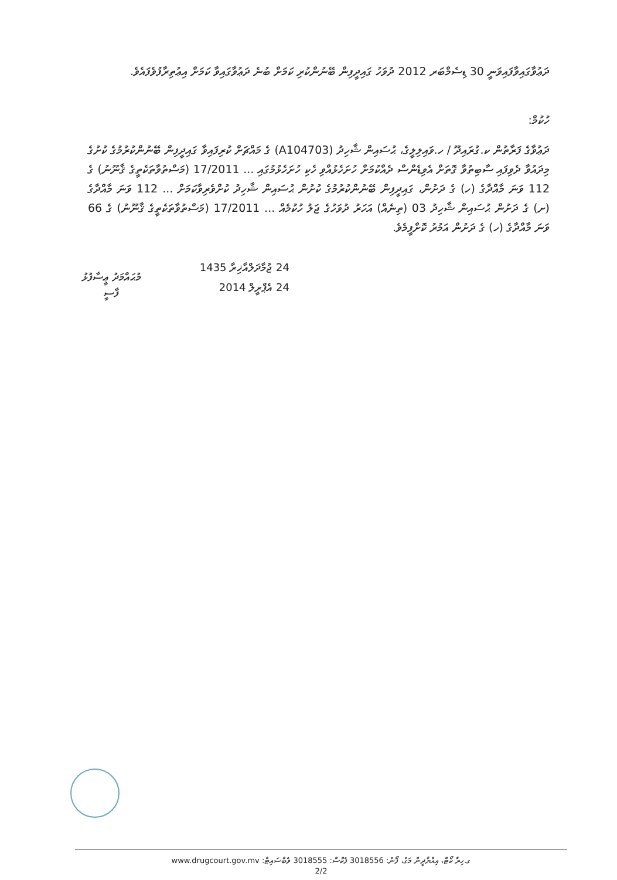ދަޢުވާގައިވާފައިވަނީ 30 ޑިސެމްބަރ 2012 ދުވަހު ގައިދީފިން ބޭނުންކުރި ކަމަށް ބުނެ ދަޢުވާގައިވާ ކަމަށް އިޢުތިރާފުވެފައެވެ.
ހުކުމް:
ދަޢުވާގެ ފަރާތުން ކ.ގުރައިދޫ / ހ.ވައިލިލީގެ، ޙުސައިން ޝާހިދު (A104703) ގެ މައްޗަށް ކުރިފައިވާ ގައިދީފިން ބޭނުންކުރުމުގެ ކުށުގެ މިދައުވާ ދެވިފައި ސާބިތުވާ ގޮތަށް އެވިޑެންސް ދެއްކުމަށް ހުށަހެޅުއްވި ހެކި ހުށަހެޅުމުގައި ... 17/2011 (މަސްތުވާތަކެތީގެ ޤާނޫނު) ގެ 112 ވަނަ މާއްދާގެ (ހ) ގެ ދަށުން، ގައިދީފިން ބޭނުންކުރުމުގެ ކުށުން ޙުސައިން ޝާހިދު ކުށްވެރިވާކަމަށް ... 112 ވަނަ މާއްދާގެ (ށ) ގެ ދަށުން ޙުސައިން ޝާހިދު 03 (ތިނެއް) އަހަރު ދުވަހުގެ ޖަލު ހުކުމެއް ... 17/2011 (މަސްތުވާތަކެތީގެ ޤާނޫނު) ގެ 66 ވަނަ މާއްދާގެ (ހ) ގެ ދަށުން އަމުރު ކޮށްފީމެވެ.
މުޙައްމަދު ޢީސާފުޅު
ފާސީ
24 ޖުމާދަލްއާޚިރާ 1435
24 އެޕްރީލް 2014
ގ.ހިރާ ކޯޓް، އިއްޔާދީން މަގު، ފޯނު: 3018556 ފެކްސް: 3018555 ވެބްސައިޓް: www.drugcourt.gov.mv
2/2